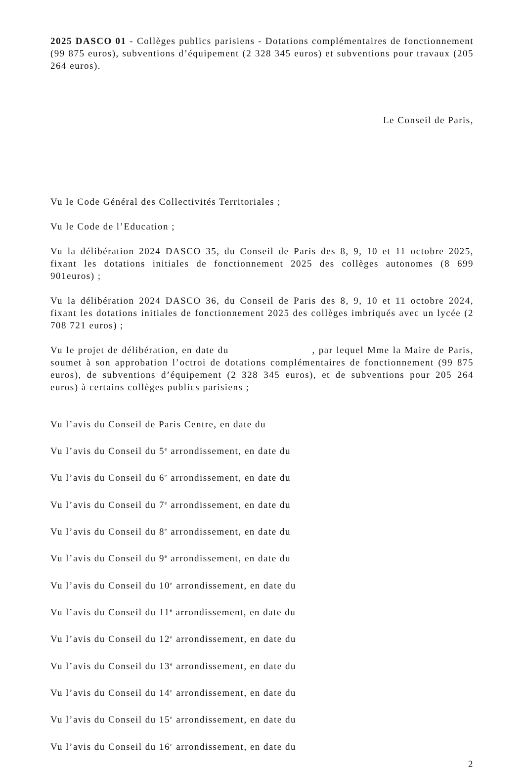2025 DASCO 01 - Collèges publics parisiens - Dotations complémentaires de fonctionnement (99 875 euros), subventions d’équipement (2 328 345 euros) et subventions pour travaux (205 264 euros).
Le Conseil de Paris,
Vu le Code Général des Collectivités Territoriales ;
Vu le Code de l’Education ;
Vu la délibération 2024 DASCO 35, du Conseil de Paris des 8, 9, 10 et 11 octobre 2025, fixant les dotations initiales de fonctionnement 2025 des collèges autonomes (8 699 901euros) ;
Vu la délibération 2024 DASCO 36, du Conseil de Paris des 8, 9, 10 et 11 octobre 2024, fixant les dotations initiales de fonctionnement 2025 des collèges imbriqués avec un lycée (2 708 721 euros) ;
Vu le projet de délibération, en date du , par lequel Mme la Maire de Paris, soumet à son approbation l’octroi de dotations complémentaires de fonctionnement (99 875 euros), de subventions d’équipement (2 328 345 euros), et de subventions pour 205 264 euros) à certains collèges publics parisiens ;
Vu l’avis du Conseil de Paris Centre, en date du
Vu l’avis du Conseil du 5<sup>e</sup> arrondissement, en date du
Vu l’avis du Conseil du 6<sup>e</sup> arrondissement, en date du
Vu l’avis du Conseil du 7<sup>e</sup> arrondissement, en date du
Vu l’avis du Conseil du 8<sup>e</sup> arrondissement, en date du
Vu l’avis du Conseil du 9<sup>e</sup> arrondissement, en date du
Vu l’avis du Conseil du 10<sup>e</sup> arrondissement, en date du
Vu l’avis du Conseil du 11<sup>e</sup> arrondissement, en date du
Vu l’avis du Conseil du 12<sup>e</sup> arrondissement, en date du
Vu l’avis du Conseil du 13<sup>e</sup> arrondissement, en date du
Vu l’avis du Conseil du 14<sup>e</sup> arrondissement, en date du
Vu l’avis du Conseil du 15<sup>e</sup> arrondissement, en date du
Vu l’avis du Conseil du 16<sup>e</sup> arrondissement, en date du
2